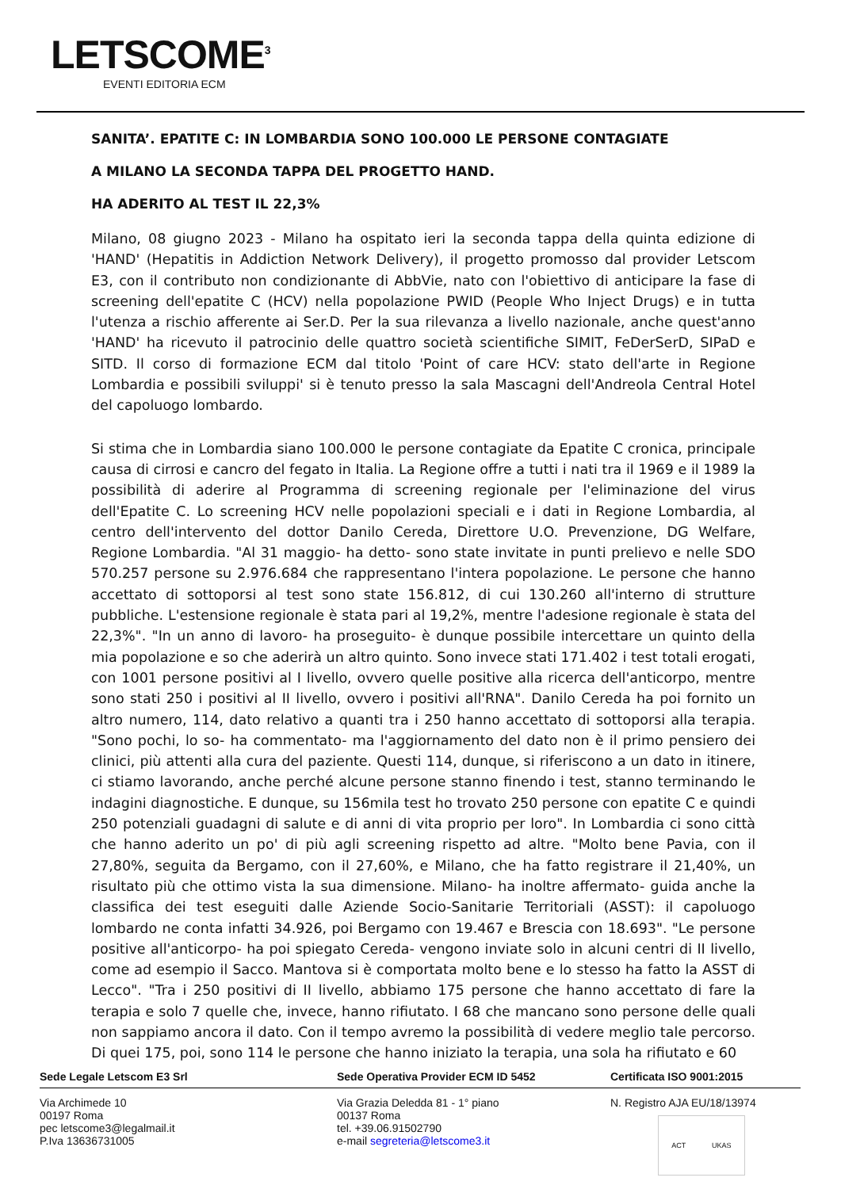LETSCOME<sup>3</sup>
EVENTI EDITORIA ECM
SANITA’. EPATITE C: IN LOMBARDIA SONO 100.000 LE PERSONE CONTAGIATE
A MILANO LA SECONDA TAPPA DEL PROGETTO HAND.
HA ADERITO AL TEST IL 22,3%
Milano, 08 giugno 2023 - Milano ha ospitato ieri la seconda tappa della quinta edizione di 'HAND' (Hepatitis in Addiction Network Delivery), il progetto promosso dal provider Letscom E3, con il contributo non condizionante di AbbVie, nato con l'obiettivo di anticipare la fase di screening dell'epatite C (HCV) nella popolazione PWID (People Who Inject Drugs) e in tutta l'utenza a rischio afferente ai Ser.D. Per la sua rilevanza a livello nazionale, anche quest'anno 'HAND' ha ricevuto il patrocinio delle quattro società scientifiche SIMIT, FeDerSerD, SIPaD e SITD. Il corso di formazione ECM dal titolo 'Point of care HCV: stato dell'arte in Regione Lombardia e possibili sviluppi' si è tenuto presso la sala Mascagni dell'Andreola Central Hotel del capoluogo lombardo.
Si stima che in Lombardia siano 100.000 le persone contagiate da Epatite C cronica, principale causa di cirrosi e cancro del fegato in Italia. La Regione offre a tutti i nati tra il 1969 e il 1989 la possibilità di aderire al Programma di screening regionale per l'eliminazione del virus dell'Epatite C. Lo screening HCV nelle popolazioni speciali e i dati in Regione Lombardia, al centro dell'intervento del dottor Danilo Cereda, Direttore U.O. Prevenzione, DG Welfare, Regione Lombardia. "Al 31 maggio- ha detto- sono state invitate in punti prelievo e nelle SDO 570.257 persone su 2.976.684 che rappresentano l'intera popolazione. Le persone che hanno accettato di sottoporsi al test sono state 156.812, di cui 130.260 all'interno di strutture pubbliche. L'estensione regionale è stata pari al 19,2%, mentre l'adesione regionale è stata del 22,3%". "In un anno di lavoro- ha proseguito- è dunque possibile intercettare un quinto della mia popolazione e so che aderirà un altro quinto. Sono invece stati 171.402 i test totali erogati, con 1001 persone positivi al I livello, ovvero quelle positive alla ricerca dell'anticorpo, mentre sono stati 250 i positivi al II livello, ovvero i positivi all'RNA". Danilo Cereda ha poi fornito un altro numero, 114, dato relativo a quanti tra i 250 hanno accettato di sottoporsi alla terapia. "Sono pochi, lo so- ha commentato- ma l'aggiornamento del dato non è il primo pensiero dei clinici, più attenti alla cura del paziente. Questi 114, dunque, si riferiscono a un dato in itinere, ci stiamo lavorando, anche perché alcune persone stanno finendo i test, stanno terminando le indagini diagnostiche. E dunque, su 156mila test ho trovato 250 persone con epatite C e quindi 250 potenziali guadagni di salute e di anni di vita proprio per loro". In Lombardia ci sono città che hanno aderito un po' di più agli screening rispetto ad altre. "Molto bene Pavia, con il 27,80%, seguita da Bergamo, con il 27,60%, e Milano, che ha fatto registrare il 21,40%, un risultato più che ottimo vista la sua dimensione. Milano- ha inoltre affermato- guida anche la classifica dei test eseguiti dalle Aziende Socio-Sanitarie Territoriali (ASST): il capoluogo lombardo ne conta infatti 34.926, poi Bergamo con 19.467 e Brescia con 18.693". "Le persone positive all'anticorpo- ha poi spiegato Cereda- vengono inviate solo in alcuni centri di II livello, come ad esempio il Sacco. Mantova si è comportata molto bene e lo stesso ha fatto la ASST di Lecco". "Tra i 250 positivi di II livello, abbiamo 175 persone che hanno accettato di fare la terapia e solo 7 quelle che, invece, hanno rifiutato. I 68 che mancano sono persone delle quali non sappiamo ancora il dato. Con il tempo avremo la possibilità di vedere meglio tale percorso. Di quei 175, poi, sono 114 le persone che hanno iniziato la terapia, una sola ha rifiutato e 60
Sede Legale Letscom E3 Srl Sede Operativa Provider ECM ID 5452 Certificata ISO 9001:2015
Via Archimede 10
00197 Roma
pec letscome3@legalmail.it
P.Iva 13636731005
Via Grazia Deledda 81 - 1° piano
00137 Roma
tel. +39.06.91502790
e-mail segreteria@letscome3.it
N. Registro AJA EU/18/13974
ACT UKAS